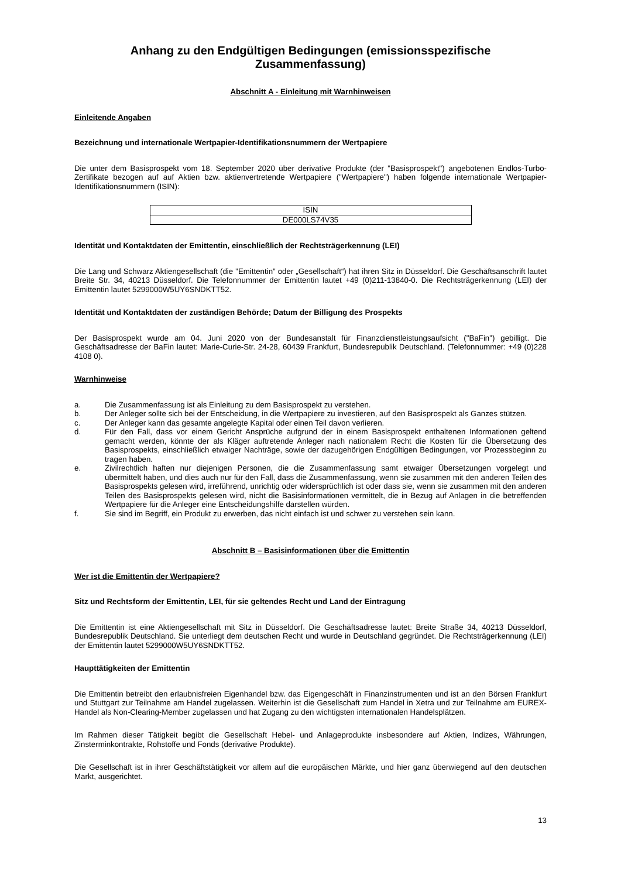Anhang zu den Endgültigen Bedingungen (emissionsspezifische Zusammenfassung)
Abschnitt A - Einleitung mit Warnhinweisen
Einleitende Angaben
Bezeichnung und internationale Wertpapier-Identifikationsnummern der Wertpapiere
Die unter dem Basisprospekt vom 18. September 2020 über derivative Produkte (der "Basisprospekt") angebotenen Endlos-Turbo-Zertifikate bezogen auf auf Aktien bzw. aktienvertretende Wertpapiere ("Wertpapiere") haben folgende internationale Wertpapier-Identifikationsnummern (ISIN):
| ISIN |
| --- |
| DE000LS74V35 |
Identität und Kontaktdaten der Emittentin, einschließlich der Rechtsträgerkennung (LEI)
Die Lang und Schwarz Aktiengesellschaft (die "Emittentin" oder „Gesellschaft“) hat ihren Sitz in Düsseldorf. Die Geschäftsanschrift lautet Breite Str. 34, 40213 Düsseldorf. Die Telefonnummer der Emittentin lautet +49 (0)211-13840-0. Die Rechtsträgerkennung (LEI) der Emittentin lautet 5299000W5UY6SNDKTT52.
Identität und Kontaktdaten der zuständigen Behörde; Datum der Billigung des Prospekts
Der Basisprospekt wurde am 04. Juni 2020 von der Bundesanstalt für Finanzdienstleistungsaufsicht ("BaFin") gebilligt. Die Geschäftsadresse der BaFin lautet: Marie-Curie-Str. 24-28, 60439 Frankfurt, Bundesrepublik Deutschland. (Telefonnummer: +49 (0)228 4108 0).
Warnhinweise
a. Die Zusammenfassung ist als Einleitung zu dem Basisprospekt zu verstehen.
b. Der Anleger sollte sich bei der Entscheidung, in die Wertpapiere zu investieren, auf den Basisprospekt als Ganzes stützen.
c. Der Anleger kann das gesamte angelegte Kapital oder einen Teil davon verlieren.
d. Für den Fall, dass vor einem Gericht Ansprüche aufgrund der in einem Basisprospekt enthaltenen Informationen geltend gemacht werden, könnte der als Kläger auftretende Anleger nach nationalem Recht die Kosten für die Übersetzung des Basisprospekts, einschließlich etwaiger Nachträge, sowie der dazugehörigen Endgültigen Bedingungen, vor Prozessbeginn zu tragen haben.
e. Zivilrechtlich haften nur diejenigen Personen, die die Zusammenfassung samt etwaiger Übersetzungen vorgelegt und übermittelt haben, und dies auch nur für den Fall, dass die Zusammenfassung, wenn sie zusammen mit den anderen Teilen des Basisprospekts gelesen wird, irreführend, unrichtig oder widersprüchlich ist oder dass sie, wenn sie zusammen mit den anderen Teilen des Basisprospekts gelesen wird, nicht die Basisinformationen vermittelt, die in Bezug auf Anlagen in die betreffenden Wertpapiere für die Anleger eine Entscheidungshilfe darstellen würden.
f. Sie sind im Begriff, ein Produkt zu erwerben, das nicht einfach ist und schwer zu verstehen sein kann.
Abschnitt B – Basisinformationen über die Emittentin
Wer ist die Emittentin der Wertpapiere?
Sitz und Rechtsform der Emittentin, LEI, für sie geltendes Recht und Land der Eintragung
Die Emittentin ist eine Aktiengesellschaft mit Sitz in Düsseldorf. Die Geschäftsadresse lautet: Breite Straße 34, 40213 Düsseldorf, Bundesrepublik Deutschland. Sie unterliegt dem deutschen Recht und wurde in Deutschland gegründet. Die Rechtsträgerkennung (LEI) der Emittentin lautet 5299000W5UY6SNDKTT52.
Haupttätigkeiten der Emittentin
Die Emittentin betreibt den erlaubnisfreien Eigenhandel bzw. das Eigengeschäft in Finanzinstrumenten und ist an den Börsen Frankfurt und Stuttgart zur Teilnahme am Handel zugelassen. Weiterhin ist die Gesellschaft zum Handel in Xetra und zur Teilnahme am EUREX-Handel als Non-Clearing-Member zugelassen und hat Zugang zu den wichtigsten internationalen Handelsplätzen.
Im Rahmen dieser Tätigkeit begibt die Gesellschaft Hebel- und Anlageprodukte insbesondere auf Aktien, Indizes, Währungen, Zinsterminkontrakte, Rohstoffe und Fonds (derivative Produkte).
Die Gesellschaft ist in ihrer Geschäftstätigkeit vor allem auf die europäischen Märkte, und hier ganz überwiegend auf den deutschen Markt, ausgerichtet.
13